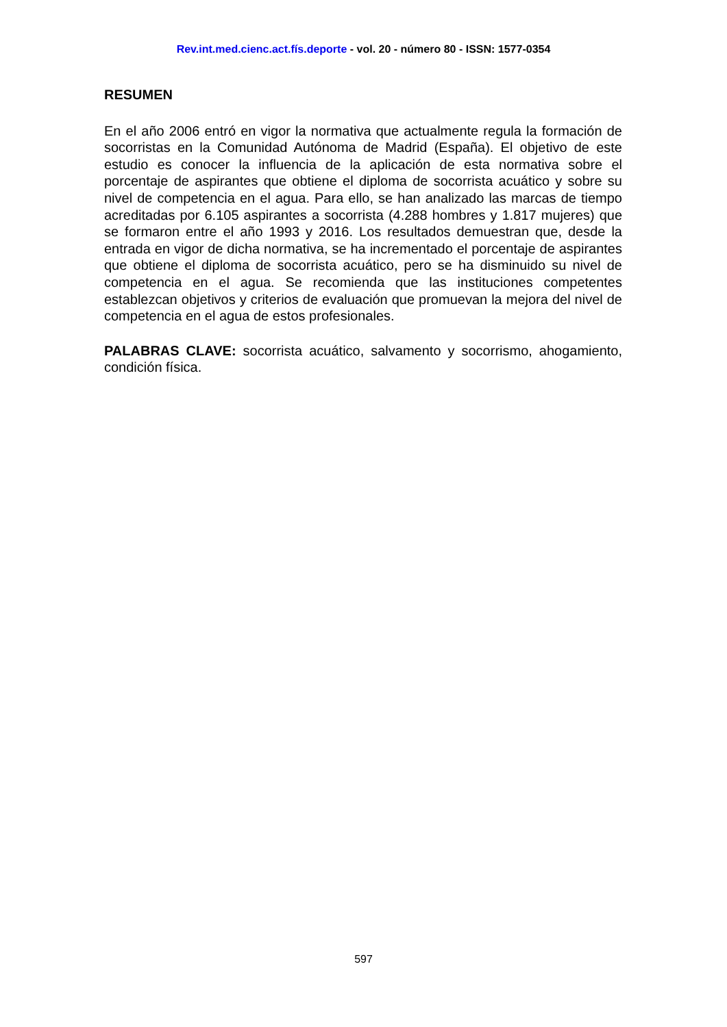Rev.int.med.cienc.act.fís.deporte - vol. 20 - número 80 - ISSN: 1577-0354
RESUMEN
En el año 2006 entró en vigor la normativa que actualmente regula la formación de socorristas en la Comunidad Autónoma de Madrid (España). El objetivo de este estudio es conocer la influencia de la aplicación de esta normativa sobre el porcentaje de aspirantes que obtiene el diploma de socorrista acuático y sobre su nivel de competencia en el agua. Para ello, se han analizado las marcas de tiempo acreditadas por 6.105 aspirantes a socorrista (4.288 hombres y 1.817 mujeres) que se formaron entre el año 1993 y 2016. Los resultados demuestran que, desde la entrada en vigor de dicha normativa, se ha incrementado el porcentaje de aspirantes que obtiene el diploma de socorrista acuático, pero se ha disminuido su nivel de competencia en el agua. Se recomienda que las instituciones competentes establezcan objetivos y criterios de evaluación que promuevan la mejora del nivel de competencia en el agua de estos profesionales.
PALABRAS CLAVE: socorrista acuático, salvamento y socorrismo, ahogamiento, condición física.
597